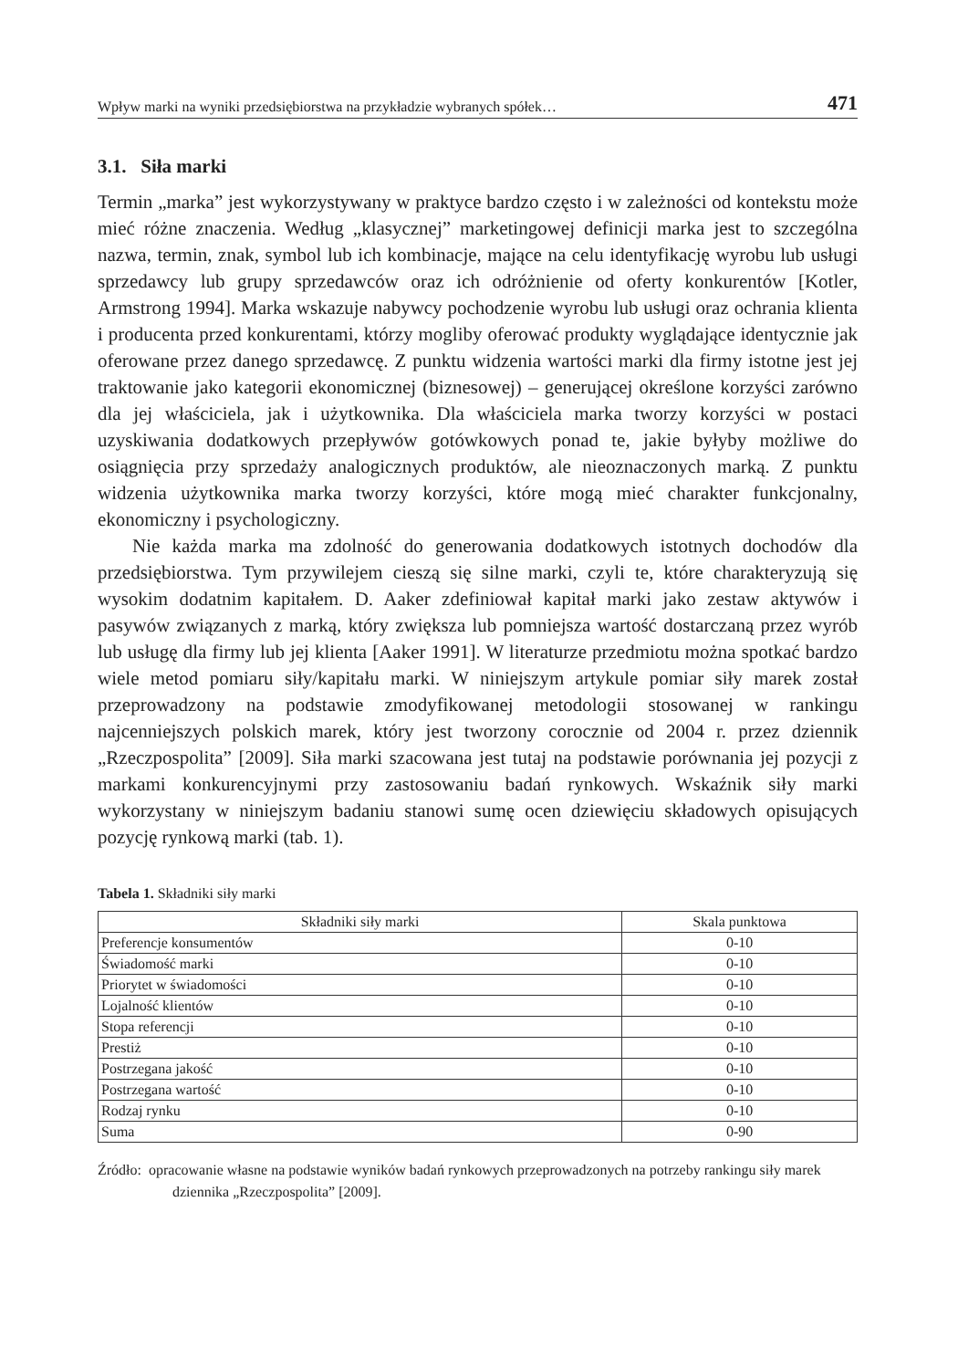Wpływ marki na wyniki przedsiębiorstwa na przykładzie wybranych spółek… 471
3.1. Siła marki
Termin „marka” jest wykorzystywany w praktyce bardzo często i w zależności od kontekstu może mieć różne znaczenia. Według „klasycznej” marketingowej definicji marka jest to szczególna nazwa, termin, znak, symbol lub ich kombinacje, mające na celu identyfikację wyrobu lub usługi sprzedawcy lub grupy sprzedawców oraz ich odróżnienie od oferty konkurentów [Kotler, Armstrong 1994]. Marka wskazuje nabywcy pochodzenie wyrobu lub usługi oraz ochrania klienta i producenta przed konkurentami, którzy mogliby oferować produkty wyglądające identycznie jak oferowane przez danego sprzedawcę. Z punktu widzenia wartości marki dla firmy istotne jest jej traktowanie jako kategorii ekonomicznej (biznesowej) – generującej określone korzyści zarówno dla jej właściciela, jak i użytkownika. Dla właściciela marka tworzy korzyści w postaci uzyskiwania dodatkowych przepływów gotówkowych ponad te, jakie byłyby możliwe do osiągnięcia przy sprzedaży analogicznych produktów, ale nieoznaczonych marką. Z punktu widzenia użytkownika marka tworzy korzyści, które mogą mieć charakter funkcjonalny, ekonomiczny i psychologiczny.
Nie każda marka ma zdolność do generowania dodatkowych istotnych dochodów dla przedsiębiorstwa. Tym przywilejem cieszą się silne marki, czyli te, które charakteryzują się wysokim dodatnim kapitałem. D. Aaker zdefiniował kapitał marki jako zestaw aktywów i pasywów związanych z marką, który zwiększa lub pomniejsza wartość dostarczaną przez wyrób lub usługę dla firmy lub jej klienta [Aaker 1991]. W literaturze przedmiotu można spotkać bardzo wiele metod pomiaru siły/kapitału marki. W niniejszym artykule pomiar siły marek został przeprowadzony na podstawie zmodyfikowanej metodologii stosowanej w rankingu najcenniejszych polskich marek, który jest tworzony corocznie od 2004 r. przez dziennik „Rzeczpospolita” [2009]. Siła marki szacowana jest tutaj na podstawie porównania jej pozycji z markami konkurencyjnymi przy zastosowaniu badań rynkowych. Wskaźnik siły marki wykorzystany w niniejszym badaniu stanowi sumę ocen dziewięciu składowych opisujących pozycję rynkową marki (tab. 1).
Tabela 1. Składniki siły marki
| Składniki siły marki | Skala punktowa |
| --- | --- |
| Preferencje konsumentów | 0-10 |
| Świadomość marki | 0-10 |
| Priorytet w świadomości | 0-10 |
| Lojalność klientów | 0-10 |
| Stopa referencji | 0-10 |
| Prestiż | 0-10 |
| Postrzegana jakość | 0-10 |
| Postrzegana wartość | 0-10 |
| Rodzaj rynku | 0-10 |
| Suma | 0-90 |
Źródło: opracowanie własne na podstawie wyników badań rynkowych przeprowadzonych na potrzeby rankingu siły marek dziennika „Rzeczpospolita” [2009].